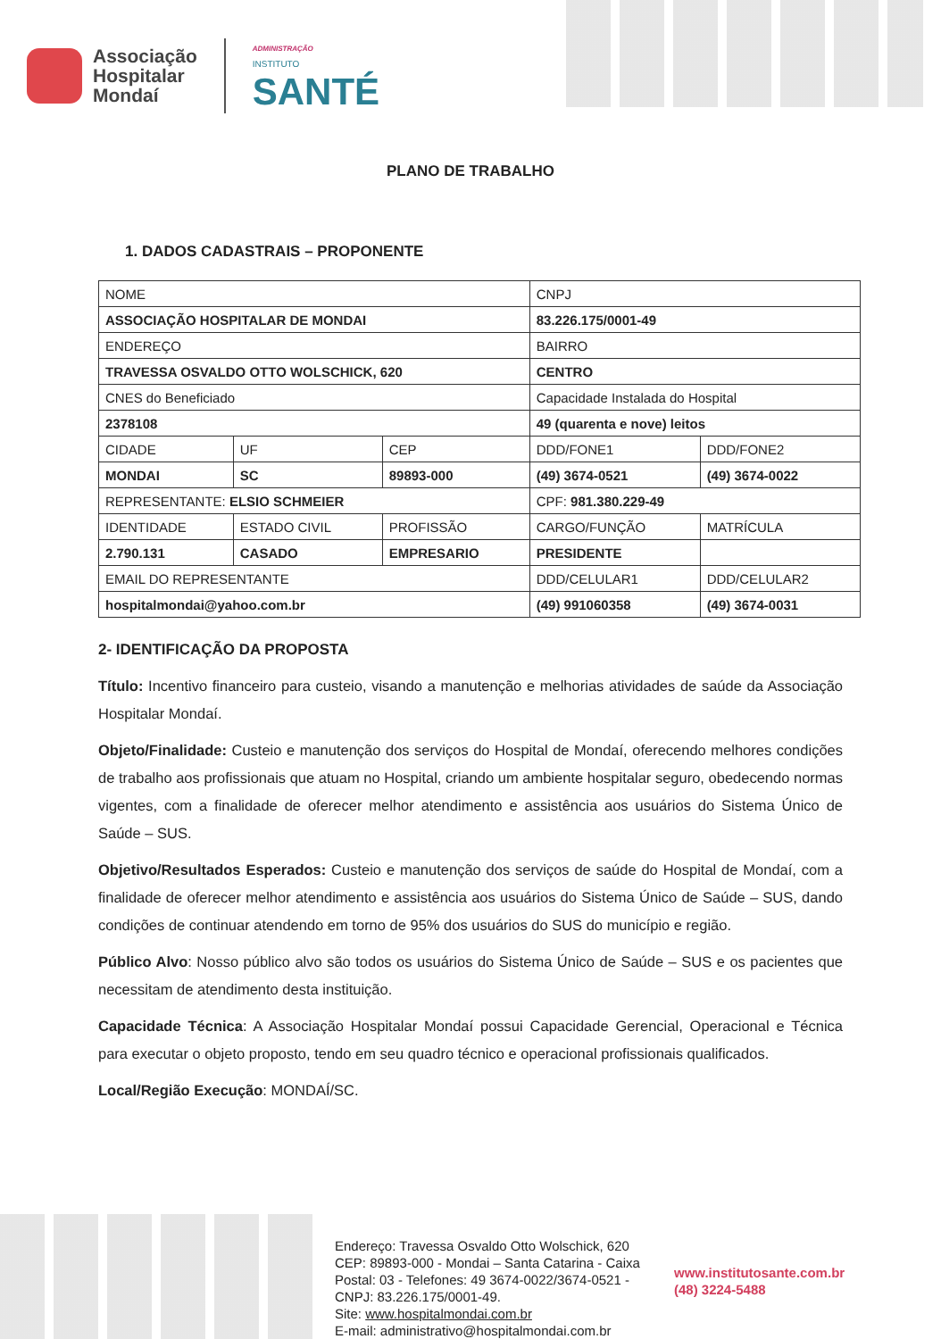Associação
Hospitalar
Mondaí
ADMINISTRAÇÃO
INSTITUTO
SANTÉ
PLANO DE TRABALHO
1. DADOS CADASTRAIS – PROPONENTE
| NOME | | | CNPJ | |
| ASSOCIAÇÃO HOSPITALAR DE MONDAI | | | 83.226.175/0001-49 | |
| ENDEREÇO | | | BAIRRO | |
| TRAVESSA OSVALDO OTTO WOLSCHICK, 620 | | | CENTRO | |
| CNES do Beneficiado | | | Capacidade Instalada do Hospital | |
| 2378108 | | | 49 (quarenta e nove) leitos | |
| CIDADE | UF | CEP | DDD/FONE1 | DDD/FONE2 |
| MONDAI | SC | 89893-000 | (49) 3674-0521 | (49) 3674-0022 |
| REPRESENTANTE: ELSIO SCHMEIER | | | CPF: 981.380.229-49 | |
| IDENTIDADE | ESTADO CIVIL | PROFISSÃO | CARGO/FUNÇÃO | MATRÍCULA |
| 2.790.131 | CASADO | EMPRESARIO | PRESIDENTE | |
| EMAIL DO REPRESENTANTE | | | DDD/CELULAR1 | DDD/CELULAR2 |
| hospitalmondai@yahoo.com.br | | | (49) 991060358 | (49) 3674-0031 |
2- IDENTIFICAÇÃO DA PROPOSTA
Título: Incentivo financeiro para custeio, visando a manutenção e melhorias atividades de saúde da Associação Hospitalar Mondaí.
Objeto/Finalidade: Custeio e manutenção dos serviços do Hospital de Mondaí, oferecendo melhores condições de trabalho aos profissionais que atuam no Hospital, criando um ambiente hospitalar seguro, obedecendo normas vigentes, com a finalidade de oferecer melhor atendimento e assistência aos usuários do Sistema Único de Saúde – SUS.
Objetivo/Resultados Esperados: Custeio e manutenção dos serviços de saúde do Hospital de Mondaí, com a finalidade de oferecer melhor atendimento e assistência aos usuários do Sistema Único de Saúde – SUS, dando condições de continuar atendendo em torno de 95% dos usuários do SUS do município e região.
Público Alvo: Nosso público alvo são todos os usuários do Sistema Único de Saúde – SUS e os pacientes que necessitam de atendimento desta instituição.
Capacidade Técnica: A Associação Hospitalar Mondaí possui Capacidade Gerencial, Operacional e Técnica para executar o objeto proposto, tendo em seu quadro técnico e operacional profissionais qualificados.
Local/Região Execução: MONDAÍ/SC.
Endereço: Travessa Osvaldo Otto Wolschick, 620 CEP: 89893-000 - Mondai – Santa Catarina - Caixa Postal: 03 - Telefones: 49 3674-0022/3674-0521 - CNPJ: 83.226.175/0001-49.
Site: www.hospitalmondai.com.br
E-mail: administrativo@hospitalmondai.com.br
www.institutosante.com.br
(48) 3224-5488